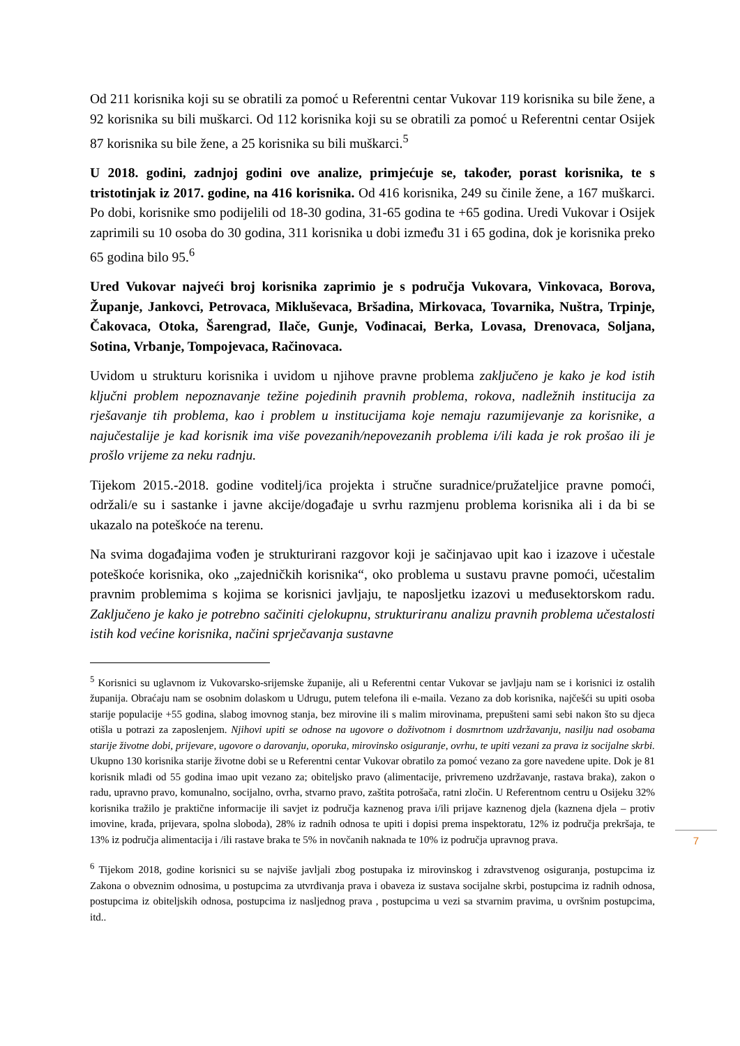Od 211 korisnika koji su se obratili za pomoć u Referentni centar Vukovar 119 korisnika su bile žene, a 92 korisnika su bili muškarci. Od 112 korisnika koji su se obratili za pomoć u Referentni centar Osijek 87 korisnika su bile žene, a 25 korisnika su bili muškarci.<sup>5</sup>
U 2018. godini, zadnjoj godini ove analize, primjećuje se, također, porast korisnika, te s tristotinjak iz 2017. godine, na 416 korisnika. Od 416 korisnika, 249 su činile žene, a 167 muškarci. Po dobi, korisnike smo podijelili od 18-30 godina, 31-65 godina te +65 godina. Uredi Vukovar i Osijek zaprimili su 10 osoba do 30 godina, 311 korisnika u dobi između 31 i 65 godina, dok je korisnika preko 65 godina bilo 95.<sup>6</sup>
Ured Vukovar najveći broj korisnika zaprimio je s područja Vukovara, Vinkovaca, Borova, Županje, Jankovci, Petrovaca, Mikluševaca, Bršadina, Mirkovaca, Tovarnika, Nuštra, Trpinje, Čakovaca, Otoka, Šarengrad, Ilače, Gunje, Vođinacai, Berka, Lovasa, Drenovaca, Soljana, Sotina, Vrbanje, Tompojevaca, Račinovaca.
Uvidom u strukturu korisnika i uvidom u njihove pravne problema zaključeno je kako je kod istih ključni problem nepoznavanje težine pojedinih pravnih problema, rokova, nadležnih institucija za rješavanje tih problema, kao i problem u institucijama koje nemaju razumijevanje za korisnike, a najučestalije je kad korisnik ima više povezanih/nepovezanih problema i/ili kada je rok prošao ili je prošlo vrijeme za neku radnju.
Tijekom 2015.-2018. godine voditelj/ica projekta i stručne suradnice/pružateljice pravne pomoći, održali/e su i sastanke i javne akcije/događaje u svrhu razmjenu problema korisnika ali i da bi se ukazalo na poteškoće na terenu.
Na svima događajima vođen je strukturirani razgovor koji je sačinjavao upit kao i izazove i učestale poteškoće korisnika, oko „zajedničkih korisnika“, oko problema u sustavu pravne pomoći, učestalim pravnim problemima s kojima se korisnici javljaju, te naposljetku izazovi u međusektorskom radu. Zaključeno je kako je potrebno sačiniti cjelokupnu, strukturiranu analizu pravnih problema učestalosti istih kod većine korisnika, načini sprječavanja sustavne
<sup>5</sup> Korisnici su uglavnom iz Vukovarsko-srijemske županije, ali u Referentni centar Vukovar se javljaju nam se i korisnici iz ostalih županija. Obraćaju nam se osobnim dolaskom u Udrugu, putem telefona ili e-maila. Vezano za dob korisnika, najčešći su upiti osoba starije populacije +55 godina, slabog imovnog stanja, bez mirovine ili s malim mirovinama, prepušteni sami sebi nakon što su djeca otišla u potrazi za zaposlenjem. Njihovi upiti se odnose na ugovore o doživotnom i dosmrtnom uzdržavanju, nasilju nad osobama starije životne dobi, prijevare, ugovore o darovanju, oporuka, mirovinsko osiguranje, ovrhu, te upiti vezani za prava iz socijalne skrbi. Ukupno 130 korisnika starije životne dobi se u Referentni centar Vukovar obratilo za pomoć vezano za gore navedene upite. Dok je 81 korisnik mlađi od 55 godina imao upit vezano za; obiteljsko pravo (alimentacije, privremeno uzdržavanje, rastava braka), zakon o radu, upravno pravo, komunalno, socijalno, ovrha, stvarno pravo, zaštita potrošača, ratni zločin. U Referentnom centru u Osijeku 32% korisnika tražilo je praktične informacije ili savjet iz područja kaznenog prava i/ili prijave kaznenog djela (kaznena djela – protiv imovine, krađa, prijevara, spolna sloboda), 28% iz radnih odnosa te upiti i dopisi prema inspektoratu, 12% iz područja prekršaja, te 13% iz područja alimentacija i /ili rastave braka te 5% in novčanih naknada te 10% iz područja upravnog prava.
<sup>6</sup> Tijekom 2018, godine korisnici su se najviše javljali zbog postupaka iz mirovinskog i zdravstvenog osiguranja, postupcima iz Zakona o obveznim odnosima, u postupcima za utvrđivanja prava i obaveza iz sustava socijalne skrbi, postupcima iz radnih odnosa, postupcima iz obiteljskih odnosa, postupcima iz nasljednog prava , postupcima u vezi sa stvarnim pravima, u ovršnim postupcima, itd..
7